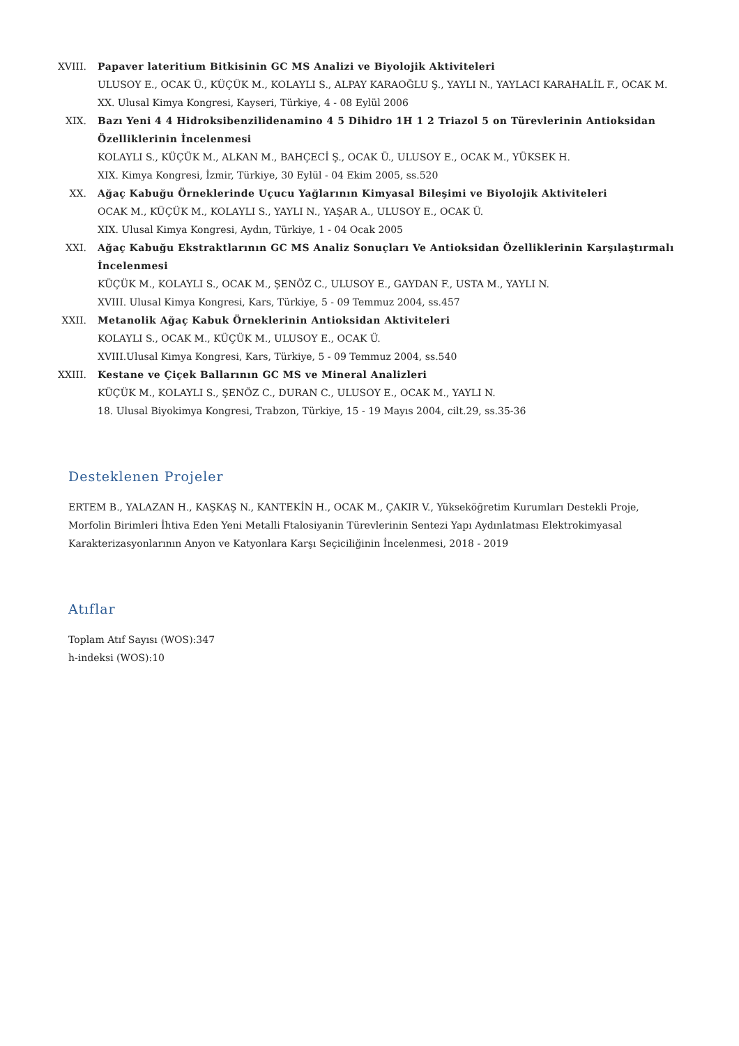XVIII.
Papaver lateritium Bitkisinin GC MS Analizi ve Biyolojik Aktiviteleri
ULUSOY E., OCAK Ü., KÜÇÜK M., KOLAYLI S., ALPAY KARAOĞLU Ş., YAYLI N., YAYLACI KARAHALİL F., OCAK M.
XX. Ulusal Kimya Kongresi, Kayseri, Türkiye, 4 - 08 Eylül 2006
XIX. Bazı Yeni 4 4 Hidroksibenzilidenamino 4 5 Dihidro 1H 1 2 Triazol 5 on Türevlerinin Antioksidan Özelliklerinin İncelenmesi
KOLAYLI S., KÜÇÜK M., ALKAN M., BAHÇECİ Ş., OCAK Ü., ULUSOY E., OCAK M., YÜKSEK H.
XIX. Kimya Kongresi, İzmir, Türkiye, 30 Eylül - 04 Ekim 2005, ss.520
XX. Ağaç Kabuğu Örneklerinde Uçucu Yağlarının Kimyasal Bileşimi ve Biyolojik Aktiviteleri
OCAK M., KÜÇÜK M., KOLAYLI S., YAYLI N., YAŞAR A., ULUSOY E., OCAK Ü.
XIX. Ulusal Kimya Kongresi, Aydın, Türkiye, 1 - 04 Ocak 2005
XXI. Ağaç Kabuğu Ekstraktlarının GC MS Analiz Sonuçları Ve Antioksidan Özelliklerinin Karşılaştırmalı İncelenmesi
KÜÇÜK M., KOLAYLI S., OCAK M., ŞENÖZ C., ULUSOY E., GAYDAN F., USTA M., YAYLI N.
XVIII. Ulusal Kimya Kongresi, Kars, Türkiye, 5 - 09 Temmuz 2004, ss.457
XXII. Metanolik Ağaç Kabuk Örneklerinin Antioksidan Aktiviteleri
KOLAYLI S., OCAK M., KÜÇÜK M., ULUSOY E., OCAK Ü.
XVIII.Ulusal Kimya Kongresi, Kars, Türkiye, 5 - 09 Temmuz 2004, ss.540
XXIII.
Kestane ve Çiçek Ballarının GC MS ve Mineral Analizleri
KÜÇÜK M., KOLAYLI S., ŞENÖZ C., DURAN C., ULUSOY E., OCAK M., YAYLI N.
18. Ulusal Biyokimya Kongresi, Trabzon, Türkiye, 15 - 19 Mayıs 2004, cilt.29, ss.35-36
Desteklenen Projeler
ERTEM B., YALAZAN H., KAŞKAŞ N., KANTEKİN H., OCAK M., ÇAKIR V., Yükseköğretim Kurumları Destekli Proje, Morfolin Birimleri İhtiva Eden Yeni Metalli Ftalosiyanin Türevlerinin Sentezi Yapı Aydınlatması Elektrokimyasal Karakterizasyonlarının Anyon ve Katyonlara Karşı Seçiciliğinin İncelenmesi, 2018 - 2019
Atıflar
Toplam Atıf Sayısı (WOS):347
h-indeksi (WOS):10